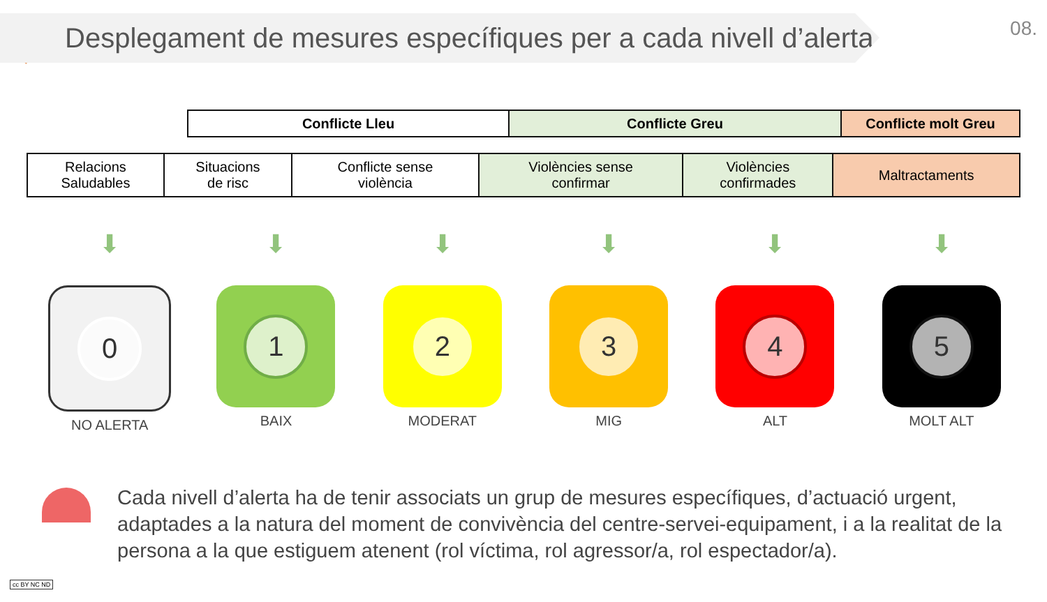08.
Desplegament de mesures específiques per a cada nivell d’alerta
| Conflicte Lleu | Conflicte Greu | Conflicte molt Greu |
| --- | --- | --- |
| Relacions Saludables | Situacions de risc | Conflicte sense violència | Violències sense confirmar | Violències confirmades | Maltractaments |
⬇
0
NO ALERTA
⬇
1
BAIX
⬇
2
MODERAT
⬇
3
MIG
⬇
4
ALT
⬇
5
MOLT ALT
Cada nivell d’alerta ha de tenir associats un grup de mesures específiques, d’actuació urgent, adaptades a la natura del moment de convivència del centre-servei-equipament, i a la realitat de la persona a la que estiguem atenent (rol víctima, rol agressor/a, rol espectador/a).
cc BY NC ND